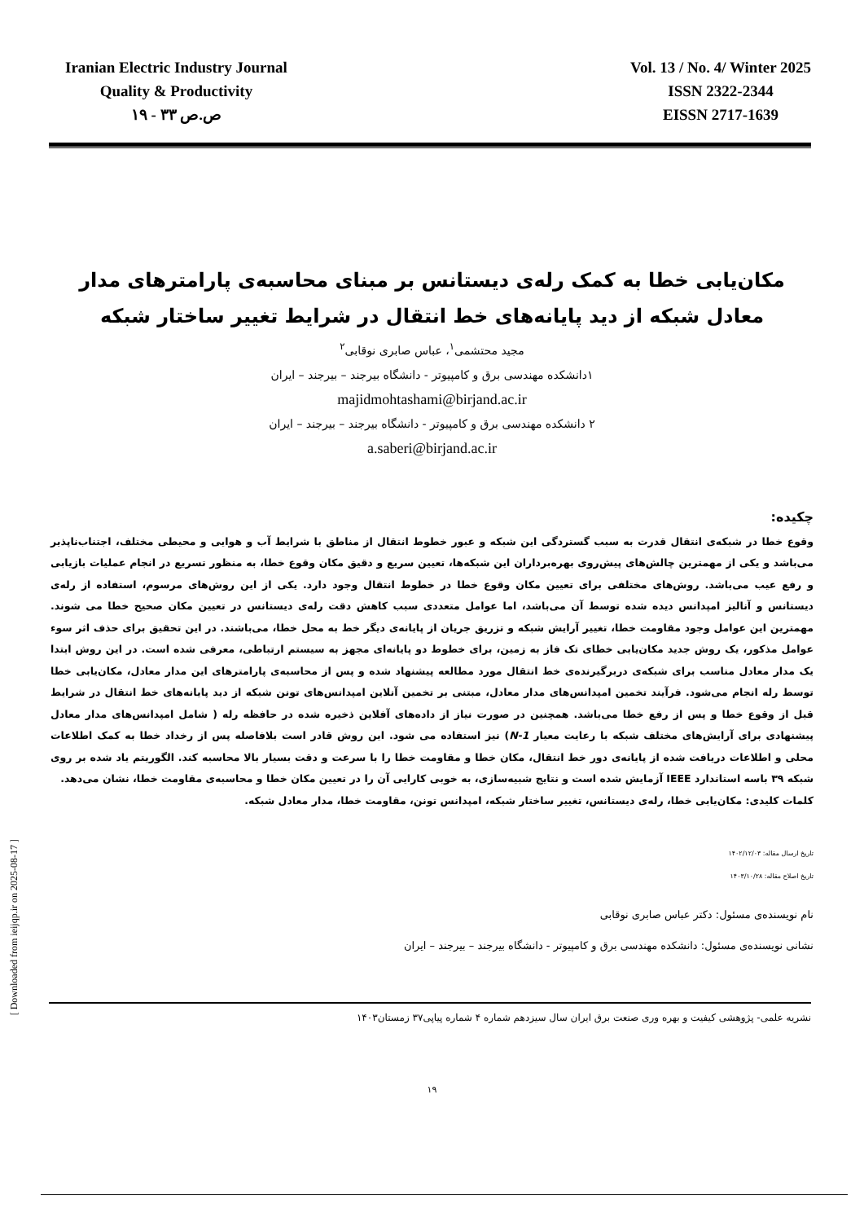Iranian Electric Industry Journal
Quality & Productivity
ص.ص ۳۳ - ۱۹
Vol. 13 / No. 4/ Winter 2025
ISSN 2322-2344
EISSN 2717-1639
مکان‌یابی خطا به کمک رله‌ی دیستانس بر مبنای محاسبه‌ی پارامترهای مدار معادل شبکه از دید پایانه‌های خط انتقال در شرایط تغییر ساختار شبکه
مجید محتشمی<sup>۱</sup>، عباس صابری نوقابی<sup>۲</sup>
۱دانشکده مهندسی برق و کامپیوتر - دانشگاه بیرجند – بیرجند – ایران
majidmohtashami@birjand.ac.ir
۲ دانشکده مهندسی برق و کامپیوتر - دانشگاه بیرجند – بیرجند – ایران
a.saberi@birjand.ac.ir
چکیده:
وقوع خطا در شبکه‌ی انتقال قدرت به سبب گستردگی این شبکه و عبور خطوط انتقال از مناطق با شرایط آب و هوایی و محیطی مختلف، اجتناب‌ناپذیر می‌باشد و یکی از مهمترین چالش‌های پیش‌روی بهره‌برداران این شبکه‌ها، تعیین سریع و دقیق مکان وقوع خطا، به منظور تسریع در انجام عملیات بازیابی و رفع عیب می‌باشد. روش‌های مختلفی برای تعیین مکان وقوع خطا در خطوط انتقال وجود دارد. یکی از این روش‌های مرسوم، استفاده از رله‌ی دیستانس و آنالیز امپدانس دیده شده توسط آن می‌باشد، اما عوامل متعددی سبب کاهش دقت رله‌ی دیستانس در تعیین مکان صحیح خطا می شوند. مهمترین این عوامل وجود مقاومت خطا، تغییر آرایش شبکه و تزریق جریان از پایانه‌ی دیگر خط به محل خطا، می‌باشند. در این تحقیق برای حذف اثر سوء عوامل مذکور، یک روش جدید مکان‌یابی خطای تک فاز به زمین، برای خطوط دو پایانه‌ای مجهز به سیستم ارتباطی، معرفی شده است. در این روش ابتدا یک مدار معادل مناسب برای شبکه‌ی دربرگیرنده‌ی خط انتقال مورد مطالعه پیشنهاد شده و پس از محاسبه‌ی پارامترهای این مدار معادل، مکان‌یابی خطا توسط رله انجام می‌شود. فرآیند تخمین امپدانس‌های مدار معادل، مبتنی بر تخمین آنلاین امپدانس‌های تونن شبکه از دید پایانه‌های خط انتقال در شرایط قبل از وقوع خطا و پس از رفع خطا می‌باشد. همچنین در صورت نیاز از داده‌های آفلاین ذخیره شده در حافظه رله ( شامل امپدانس‌های مدار معادل پیشنهادی برای آرایش‌های مختلف شبکه با رعایت معیار N-1) نیز استفاده می شود. این روش قادر است بلافاصله پس از رخداد خطا به کمک اطلاعات محلی و اطلاعات دریافت شده از پایانه‌ی دور خط انتقال، مکان خطا و مقاومت خطا را با سرعت و دقت بسیار بالا محاسبه کند. الگوریتم یاد شده بر روی شبکه ۳۹ باسه استاندارد IEEE آزمایش شده است و نتایج شبیه‌سازی، به خوبی کارایی آن را در تعیین مکان خطا و محاسبه‌ی مقاومت خطا، نشان می‌دهد.
کلمات کلیدی: مکان‌یابی خطا، رله‌ی دیستانس، تغییر ساختار شبکه، امپدانس تونن، مقاومت خطا، مدار معادل شبکه.
تاریخ ارسال مقاله: ۱۴۰۲/۱۲/۰۳
تاریخ اصلاح مقاله: ۱۴۰۳/۱۰/۲۸
نام نویسنده‌ی مسئول: دکتر عباس صابری نوقابی
نشانی نویسنده‌ی مسئول: دانشکده مهندسی برق و کامپیوتر - دانشگاه بیرجند – بیرجند – ایران
نشریه علمی- پژوهشی کیفیت و بهره وری صنعت برق ایران سال سیزدهم شماره ۴ شماره پیاپی۳۷ زمستان۱۴۰۳
۱۹
[ Downloaded from ieijqp.ir on 2025-08-17 ]